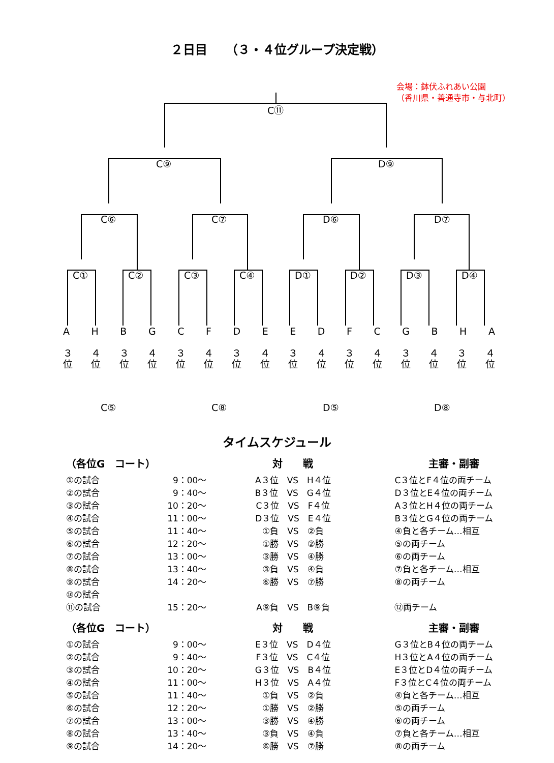２日目　　（３・４位グループ決定戦）
会場：鉢伏ふれあい公園
（香川県・善通寺市・与北町）
C⑪
C⑨ D⑨
C⑥ C⑦ D⑥ D⑦
C① C② C③ C④ D① D② D③ D④
A H B G C F D E E D F C G B H A
３
位 ４
位 ３
位 ４
位 ３
位 ４
位 ３
位 ４
位 ３
位 ４
位 ３
位 ４
位 ３
位 ４
位 ３
位 ４
位
C⑤ C⑧ D⑤ D⑧
タイムスケジュール
| （各位G コート） | | 対 戦 | 主審・副審 |
| --- | --- | --- | --- |
| ①の試合 | 9：00～ | A３位 VS H４位 | C３位とF４位の両チーム |
| ②の試合 | 9：40～ | B３位 VS G４位 | D３位とE４位の両チーム |
| ③の試合 | 10：20～ | C３位 VS F４位 | A３位とH４位の両チーム |
| ④の試合 | 11：00～ | D３位 VS E４位 | B３位とG４位の両チーム |
| ⑤の試合 | 11：40～ | ①負 VS ②負 | ④負と各チーム…相互 |
| ⑥の試合 | 12：20～ | ①勝 VS ②勝 | ⑤の両チーム |
| ⑦の試合 | 13：00～ | ③勝 VS ④勝 | ⑥の両チーム |
| ⑧の試合 | 13：40～ | ③負 VS ④負 | ⑦負と各チーム…相互 |
| ⑨の試合 | 14：20～ | ⑥勝 VS ⑦勝 | ⑧の両チーム |
| ⑩の試合 | | | |
| ⑪の試合 | 15：20～ | A⑨負 VS B⑨負 | ⑫両チーム |
| （各位G コート） | | 対 戦 | 主審・副審 |
| --- | --- | --- | --- |
| ①の試合 | 9：00～ | E３位 VS D４位 | G３位とB４位の両チーム |
| ②の試合 | 9：40～ | F３位 VS C４位 | H３位とA４位の両チーム |
| ③の試合 | 10：20～ | G３位 VS B４位 | E３位とD４位の両チーム |
| ④の試合 | 11：00～ | H３位 VS A４位 | F３位とC４位の両チーム |
| ⑤の試合 | 11：40～ | ①負 VS ②負 | ④負と各チーム…相互 |
| ⑥の試合 | 12：20～ | ①勝 VS ②勝 | ⑤の両チーム |
| ⑦の試合 | 13：00～ | ③勝 VS ④勝 | ⑥の両チーム |
| ⑧の試合 | 13：40～ | ③負 VS ④負 | ⑦負と各チーム…相互 |
| ⑨の試合 | 14：20～ | ⑥勝 VS ⑦勝 | ⑧の両チーム |